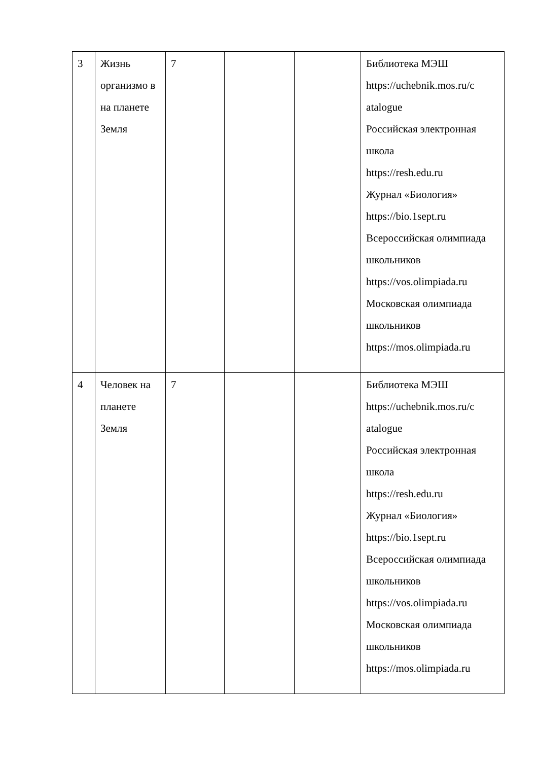| 3 | Жизнь организмо в на планете Земля | 7 | | | Библиотека МЭШ https://uchebnik.mos.ru/c atalogue Российская электронная школа https://resh.edu.ru Журнал «Биология» https://bio.1sept.ru Всероссийская олимпиада школьников https://vos.olimpiada.ru Московская олимпиада школьников https://mos.olimpiada.ru |
| 4 | Человек на планете Земля | 7 | | | Библиотека МЭШ https://uchebnik.mos.ru/c atalogue Российская электронная школа https://resh.edu.ru Журнал «Биология» https://bio.1sept.ru Всероссийская олимпиада школьников https://vos.olimpiada.ru Московская олимпиада школьников https://mos.olimpiada.ru |